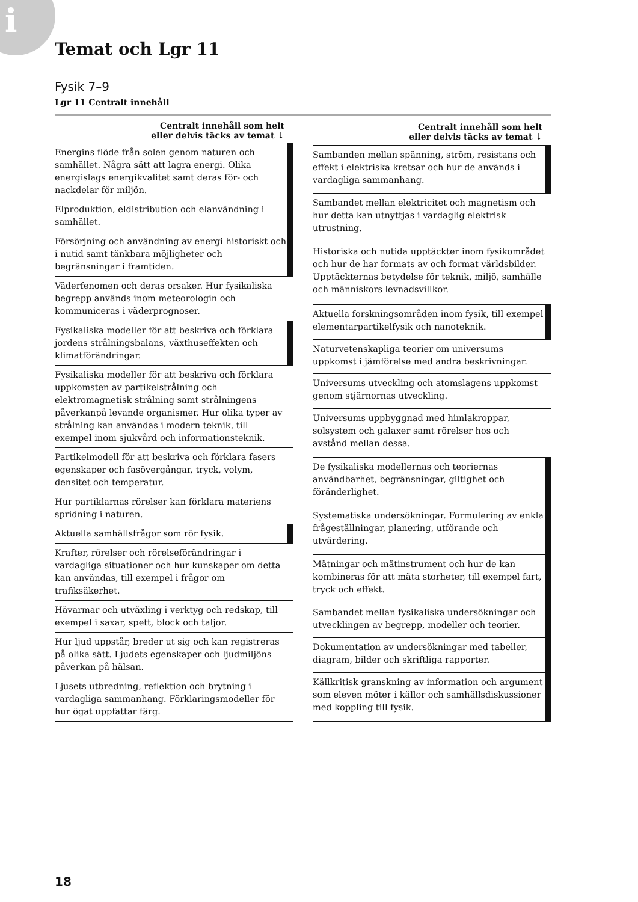i
Temat och Lgr 11
Fysik 7–9
Lgr 11 Centralt innehåll
| Centralt innehåll som helt eller delvis täcks av temat ↓ | |
| --- | --- |
| Energins flöde från solen genom naturen och samhället. Några sätt att lagra energi. Olika energislags energikvalitet samt deras för- och nackdelar för miljön. | |
| Elproduktion, eldistribution och elanvändning i samhället. | |
| Försörjning och användning av energi historiskt och i nutid samt tänkbara möjligheter och begränsningar i framtiden. | |
| Väderfenomen och deras orsaker. Hur fysikaliska begrepp används inom meteorologin och kommuniceras i väderprognoser. | |
| Fysikaliska modeller för att beskriva och förklara jordens strålningsbalans, växthuseffekten och klimatförändringar. | |
| Fysikaliska modeller för att beskriva och förklara uppkomsten av partikelstrålning och elektromagnetisk strålning samt strålningens påverkanpå levande organismer. Hur olika typer av strålning kan användas i modern teknik, till exempel inom sjukvård och informationsteknik. | |
| Partikelmodell för att beskriva och förklara fasers egenskaper och fasövergångar, tryck, volym, densitet och temperatur. | |
| Hur partiklarnas rörelser kan förklara materiens spridning i naturen. | |
| Aktuella samhällsfrågor som rör fysik. | |
| Krafter, rörelser och rörelseförändringar i vardagliga situationer och hur kunskaper om detta kan användas, till exempel i frågor om trafiksäkerhet. | |
| Hävarmar och utväxling i verktyg och redskap, till exempel i saxar, spett, block och taljor. | |
| Hur ljud uppstår, breder ut sig och kan registreras på olika sätt. Ljudets egenskaper och ljudmiljöns påverkan på hälsan. | |
| Ljusets utbredning, reflektion och brytning i vardagliga sammanhang. Förklaringsmodeller för hur ögat uppfattar färg. | |
| Centralt innehåll som helt eller delvis täcks av temat ↓ | |
| --- | --- |
| Sambanden mellan spänning, ström, resistans och effekt i elektriska kretsar och hur de används i vardagliga sammanhang. | |
| Sambandet mellan elektricitet och magnetism och hur detta kan utnyttjas i vardaglig elektrisk utrustning. | |
| Historiska och nutida upptäckter inom fysikområdet och hur de har formats av och format världsbilder. Upptäckternas betydelse för teknik, miljö, samhälle och människors levnadsvillkor. | |
| Aktuella forskningsområden inom fysik, till exempel elementarpartikelfysik och nanoteknik. | |
| Naturvetenskapliga teorier om universums uppkomst i jämförelse med andra beskrivningar. | |
| Universums utveckling och atomslagens uppkomst genom stjärnornas utveckling. | |
| Universums uppbyggnad med himlakroppar, solsystem och galaxer samt rörelser hos och avstånd mellan dessa. | |
| De fysikaliska modellernas och teoriernas användbarhet, begränsningar, giltighet och föränderlighet. | |
| Systematiska undersökningar. Formulering av enkla frågeställningar, planering, utförande och utvärdering. | |
| Mätningar och mätinstrument och hur de kan kombineras för att mäta storheter, till exempel fart, tryck och effekt. | |
| Sambandet mellan fysikaliska undersökningar och utvecklingen av begrepp, modeller och teorier. | |
| Dokumentation av undersökningar med tabeller, diagram, bilder och skriftliga rapporter. | |
| Källkritisk granskning av information och argument som eleven möter i källor och samhällsdiskussioner med koppling till fysik. | |
18